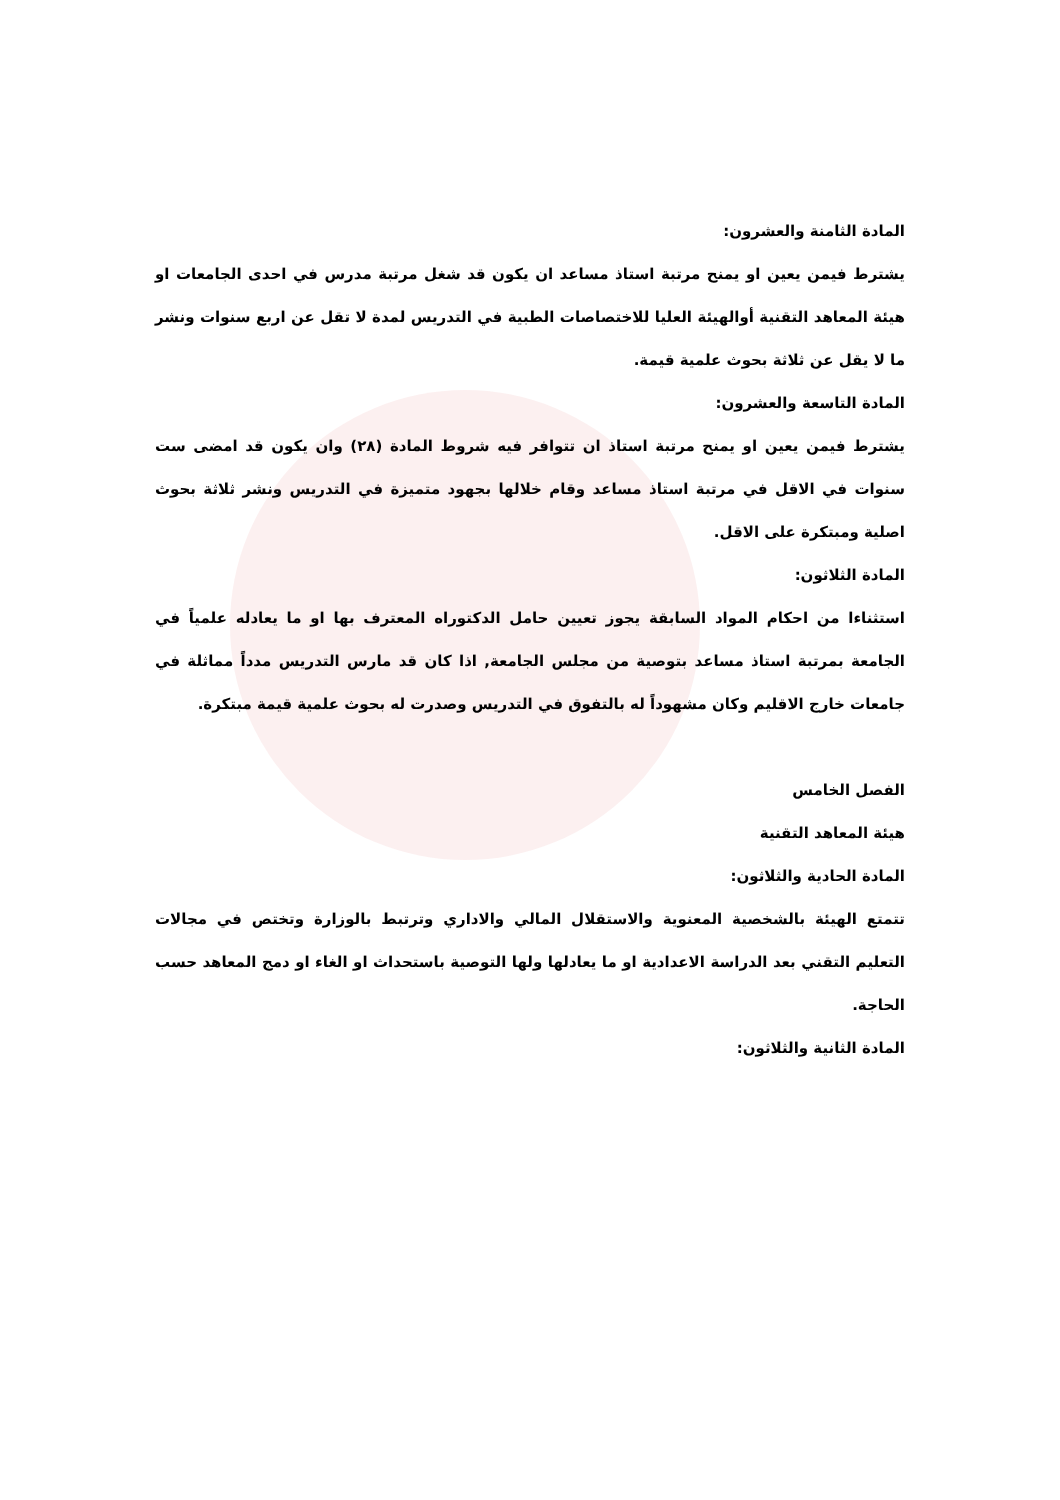المادة الثامنة والعشرون:
يشترط فيمن يعين او يمنح مرتبة استاذ مساعد ان يكون قد شغل مرتبة مدرس في احدى الجامعات او هيئة المعاهد التقنية أوالهيئة العليا للاختصاصات الطبية في التدريس لمدة لا تقل عن اربع سنوات ونشر ما لا يقل عن ثلاثة بحوث علمية قيمة.
المادة التاسعة والعشرون:
يشترط فيمن يعين او يمنح مرتبة استاذ ان تتوافر فيه شروط المادة (٢٨) وان يكون قد امضى ست سنوات في الاقل في مرتبة استاذ مساعد وقام خلالها بجهود متميزة في التدريس ونشر ثلاثة بحوث اصلية ومبتكرة على الاقل.
المادة الثلاثون:
استثناءا من احكام المواد السابقة يجوز تعيين حامل الدكتوراه المعترف بها او ما يعادله علمياً في الجامعة بمرتبة استاذ مساعد بتوصية من مجلس الجامعة, اذا كان قد مارس التدريس مدداً مماثلة في جامعات خارج الاقليم وكان مشهوداً له بالتفوق في التدريس وصدرت له بحوث علمية قيمة مبتكرة.
الفصل الخامس
هيئة المعاهد التقنية
المادة الحادية والثلاثون:
تتمتع الهيئة بالشخصية المعنوية والاستقلال المالي والاداري وترتبط بالوزارة وتختص في مجالات التعليم التقني بعد الدراسة الاعدادية او ما يعادلها ولها التوصية باستحداث او الغاء او دمج المعاهد حسب الحاجة.
المادة الثانية والثلاثون: